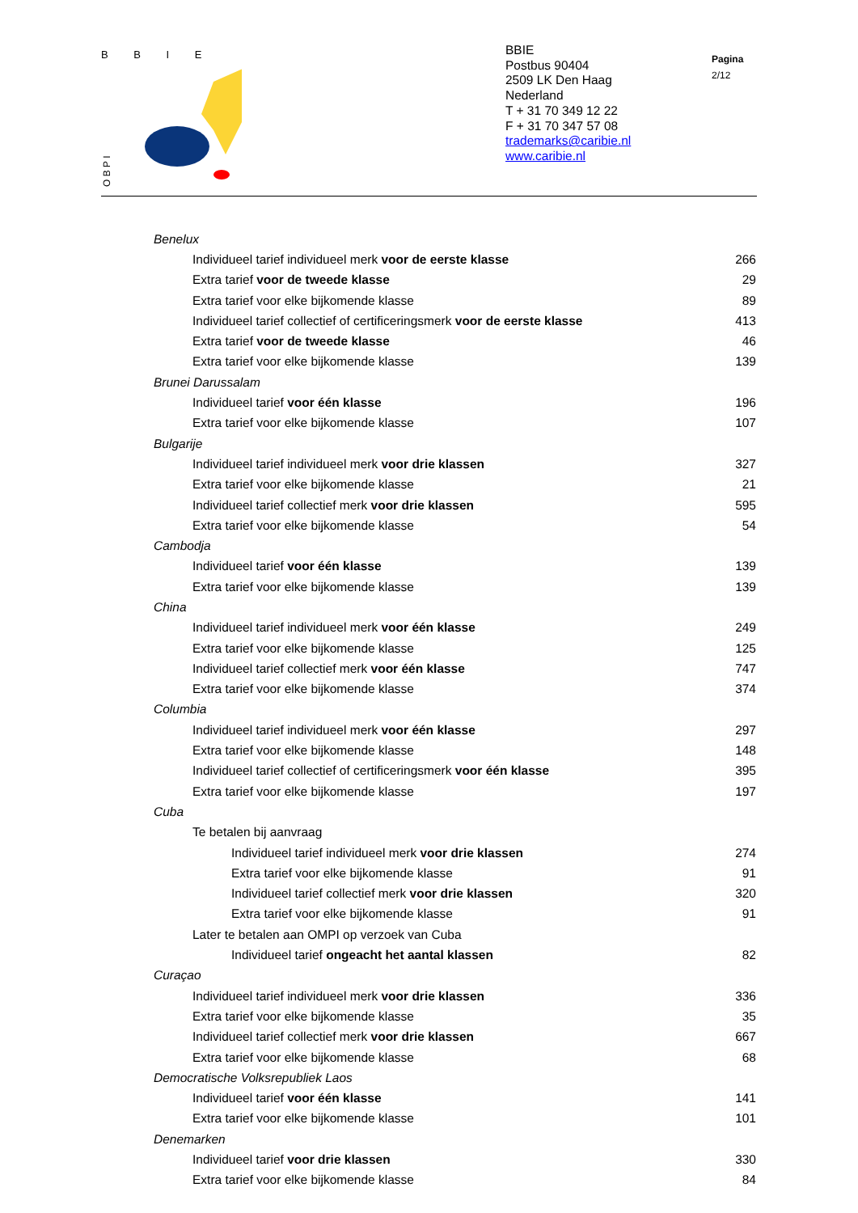B B I E
O B P I
BBIE
Postbus 90404
2509 LK Den Haag
Nederland
T + 31 70 349 12 22
F + 31 70 347 57 08
trademarks@caribie.nl
www.caribie.nl
Pagina
2/12
| Benelux | |
| Individueel tarief individueel merk voor de eerste klasse | 266 |
| Extra tarief voor de tweede klasse | 29 |
| Extra tarief voor elke bijkomende klasse | 89 |
| Individueel tarief collectief of certificeringsmerk voor de eerste klasse | 413 |
| Extra tarief voor de tweede klasse | 46 |
| Extra tarief voor elke bijkomende klasse | 139 |
| Brunei Darussalam | |
| Individueel tarief voor één klasse | 196 |
| Extra tarief voor elke bijkomende klasse | 107 |
| Bulgarije | |
| Individueel tarief individueel merk voor drie klassen | 327 |
| Extra tarief voor elke bijkomende klasse | 21 |
| Individueel tarief collectief merk voor drie klassen | 595 |
| Extra tarief voor elke bijkomende klasse | 54 |
| Cambodja | |
| Individueel tarief voor één klasse | 139 |
| Extra tarief voor elke bijkomende klasse | 139 |
| China | |
| Individueel tarief individueel merk voor één klasse | 249 |
| Extra tarief voor elke bijkomende klasse | 125 |
| Individueel tarief collectief merk voor één klasse | 747 |
| Extra tarief voor elke bijkomende klasse | 374 |
| Columbia | |
| Individueel tarief individueel merk voor één klasse | 297 |
| Extra tarief voor elke bijkomende klasse | 148 |
| Individueel tarief collectief of certificeringsmerk voor één klasse | 395 |
| Extra tarief voor elke bijkomende klasse | 197 |
| Cuba | |
| Te betalen bij aanvraag | |
| Individueel tarief individueel merk voor drie klassen | 274 |
| Extra tarief voor elke bijkomende klasse | 91 |
| Individueel tarief collectief merk voor drie klassen | 320 |
| Extra tarief voor elke bijkomende klasse | 91 |
| Later te betalen aan OMPI op verzoek van Cuba | |
| Individueel tarief ongeacht het aantal klassen | 82 |
| Curaçao | |
| Individueel tarief individueel merk voor drie klassen | 336 |
| Extra tarief voor elke bijkomende klasse | 35 |
| Individueel tarief collectief merk voor drie klassen | 667 |
| Extra tarief voor elke bijkomende klasse | 68 |
| Democratische Volksrepubliek Laos | |
| Individueel tarief voor één klasse | 141 |
| Extra tarief voor elke bijkomende klasse | 101 |
| Denemarken | |
| Individueel tarief voor drie klassen | 330 |
| Extra tarief voor elke bijkomende klasse | 84 |